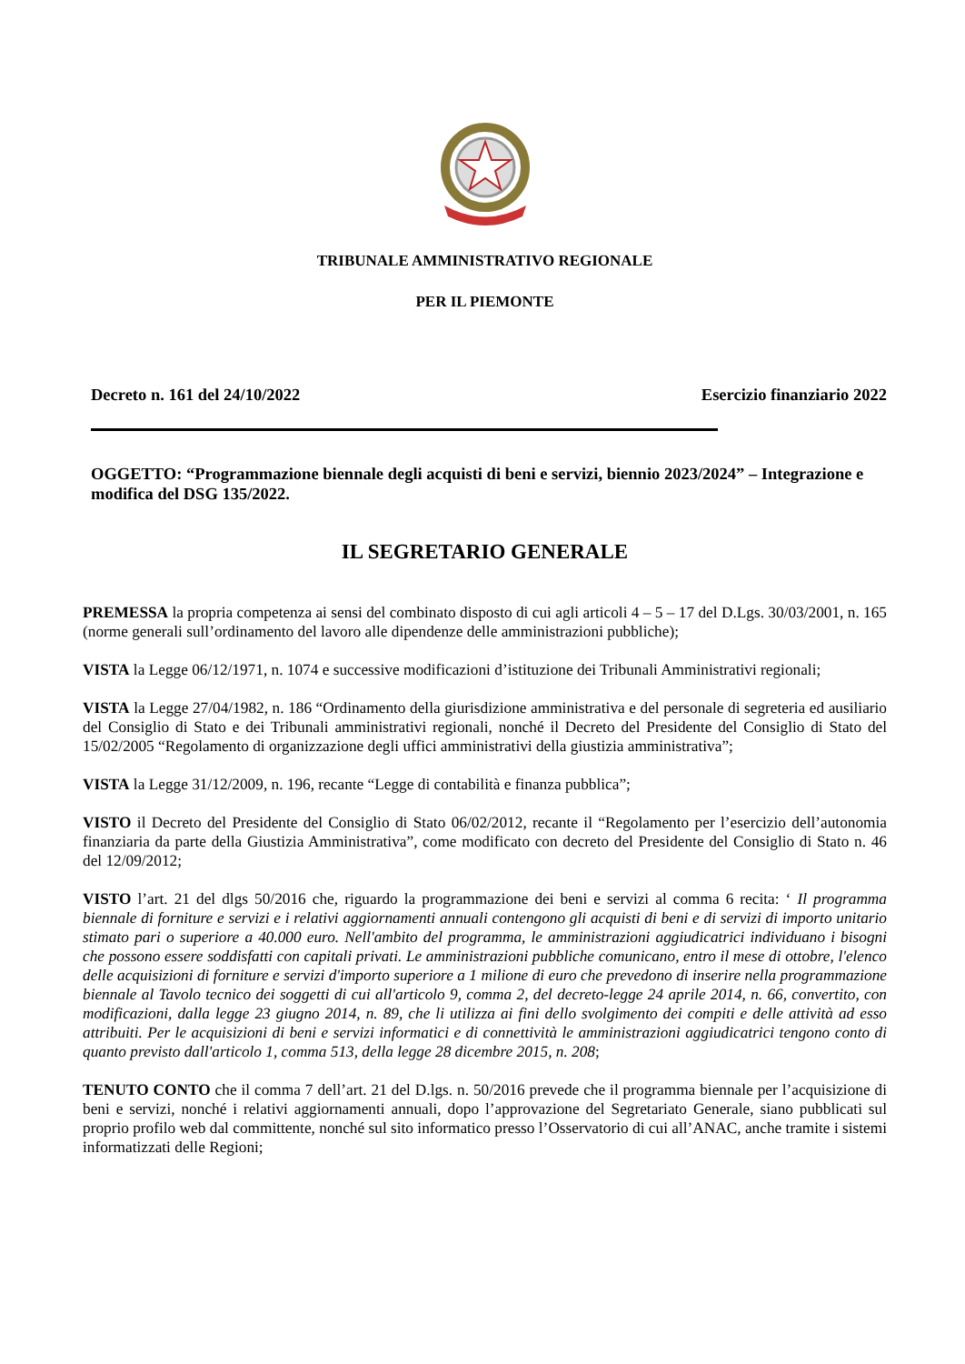TRIBUNALE AMMINISTRATIVO REGIONALE
PER IL PIEMONTE
Decreto n. 161 del 24/10/2022 Esercizio finanziario 2022
OGGETTO: “Programmazione biennale degli acquisti di beni e servizi, biennio 2023/2024” – Integrazione e modifica del DSG 135/2022.
IL SEGRETARIO GENERALE
PREMESSA la propria competenza ai sensi del combinato disposto di cui agli articoli 4 – 5 – 17 del D.Lgs. 30/03/2001, n. 165 (norme generali sull’ordinamento del lavoro alle dipendenze delle amministrazioni pubbliche);
VISTA la Legge 06/12/1971, n. 1074 e successive modificazioni d’istituzione dei Tribunali Amministrativi regionali;
VISTA la Legge 27/04/1982, n. 186 “Ordinamento della giurisdizione amministrativa e del personale di segreteria ed ausiliario del Consiglio di Stato e dei Tribunali amministrativi regionali, nonché il Decreto del Presidente del Consiglio di Stato del 15/02/2005 “Regolamento di organizzazione degli uffici amministrativi della giustizia amministrativa”;
VISTA la Legge 31/12/2009, n. 196, recante “Legge di contabilità e finanza pubblica”;
VISTO il Decreto del Presidente del Consiglio di Stato 06/02/2012, recante il “Regolamento per l’esercizio dell’autonomia finanziaria da parte della Giustizia Amministrativa”, come modificato con decreto del Presidente del Consiglio di Stato n. 46 del 12/09/2012;
VISTO l’art. 21 del dlgs 50/2016 che, riguardo la programmazione dei beni e servizi al comma 6 recita: ‘ Il programma biennale di forniture e servizi e i relativi aggiornamenti annuali contengono gli acquisti di beni e di servizi di importo unitario stimato pari o superiore a 40.000 euro. Nell'ambito del programma, le amministrazioni aggiudicatrici individuano i bisogni che possono essere soddisfatti con capitali privati. Le amministrazioni pubbliche comunicano, entro il mese di ottobre, l'elenco delle acquisizioni di forniture e servizi d'importo superiore a 1 milione di euro che prevedono di inserire nella programmazione biennale al Tavolo tecnico dei soggetti di cui all'articolo 9, comma 2, del decreto-legge 24 aprile 2014, n. 66, convertito, con modificazioni, dalla legge 23 giugno 2014, n. 89, che li utilizza ai fini dello svolgimento dei compiti e delle attività ad esso attribuiti. Per le acquisizioni di beni e servizi informatici e di connettività le amministrazioni aggiudicatrici tengono conto di quanto previsto dall'articolo 1, comma 513, della legge 28 dicembre 2015, n. 208;
TENUTO CONTO che il comma 7 dell’art. 21 del D.lgs. n. 50/2016 prevede che il programma biennale per l’acquisizione di beni e servizi, nonché i relativi aggiornamenti annuali, dopo l’approvazione del Segretariato Generale, siano pubblicati sul proprio profilo web dal committente, nonché sul sito informatico presso l’Osservatorio di cui all’ANAC, anche tramite i sistemi informatizzati delle Regioni;